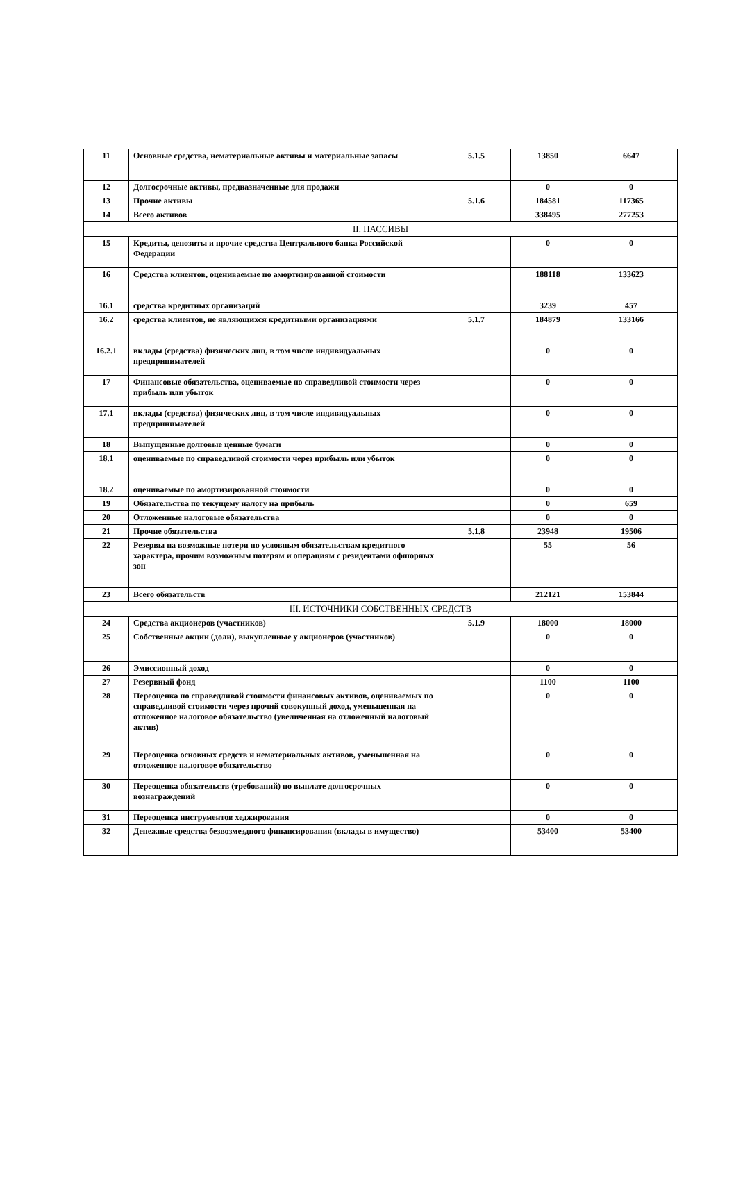| 11 | Основные средства, нематериальные активы и материальные запасы | 5.1.5 | 13850 | 6647 |
| 12 | Долгосрочные активы, предназначенные для продажи | | 0 | 0 |
| 13 | Прочие активы | 5.1.6 | 184581 | 117365 |
| 14 | Всего активов | | 338495 | 277253 |
| II. ПАССИВЫ | | | | |
| 15 | Кредиты, депозиты и прочие средства Центрального банка Российской Федерации | | 0 | 0 |
| 16 | Средства клиентов, оцениваемые по амортизированной стоимости | | 188118 | 133623 |
| 16.1 | средства кредитных организаций | | 3239 | 457 |
| 16.2 | средства клиентов, не являющихся кредитными организациями | 5.1.7 | 184879 | 133166 |
| 16.2.1 | вклады (средства) физических лиц, в том числе индивидуальных предпринимателей | | 0 | 0 |
| 17 | Финансовые обязательства, оцениваемые по справедливой стоимости через прибыль или убыток | | 0 | 0 |
| 17.1 | вклады (средства) физических лиц, в том числе индивидуальных предпринимателей | | 0 | 0 |
| 18 | Выпущенные долговые ценные бумаги | | 0 | 0 |
| 18.1 | оцениваемые по справедливой стоимости через прибыль или убыток | | 0 | 0 |
| 18.2 | оцениваемые по амортизированной стоимости | | 0 | 0 |
| 19 | Обязательства по текущему налогу на прибыль | | 0 | 659 |
| 20 | Отложенные налоговые обязательства | | 0 | 0 |
| 21 | Прочие обязательства | 5.1.8 | 23948 | 19506 |
| 22 | Резервы на возможные потери по условным обязательствам кредитного характера, прочим возможным потерям и операциям с резидентами офшорных зон | | 55 | 56 |
| 23 | Всего обязательств | | 212121 | 153844 |
| III. ИСТОЧНИКИ СОБСТВЕННЫХ СРЕДСТВ | | | | |
| 24 | Средства акционеров (участников) | 5.1.9 | 18000 | 18000 |
| 25 | Собственные акции (доли), выкупленные у акционеров (участников) | | 0 | 0 |
| 26 | Эмиссионный доход | | 0 | 0 |
| 27 | Резервный фонд | | 1100 | 1100 |
| 28 | Переоценка по справедливой стоимости финансовых активов, оцениваемых по справедливой стоимости через прочий совокупный доход, уменьшенная на отложенное налоговое обязательство (увеличенная на отложенный налоговый актив) | | 0 | 0 |
| 29 | Переоценка основных средств и нематериальных активов, уменьшенная на отложенное налоговое обязательство | | 0 | 0 |
| 30 | Переоценка обязательств (требований) по выплате долгосрочных вознаграждений | | 0 | 0 |
| 31 | Переоценка инструментов хеджирования | | 0 | 0 |
| 32 | Денежные средства безвозмездного финансирования (вклады в имущество) | | 53400 | 53400 |